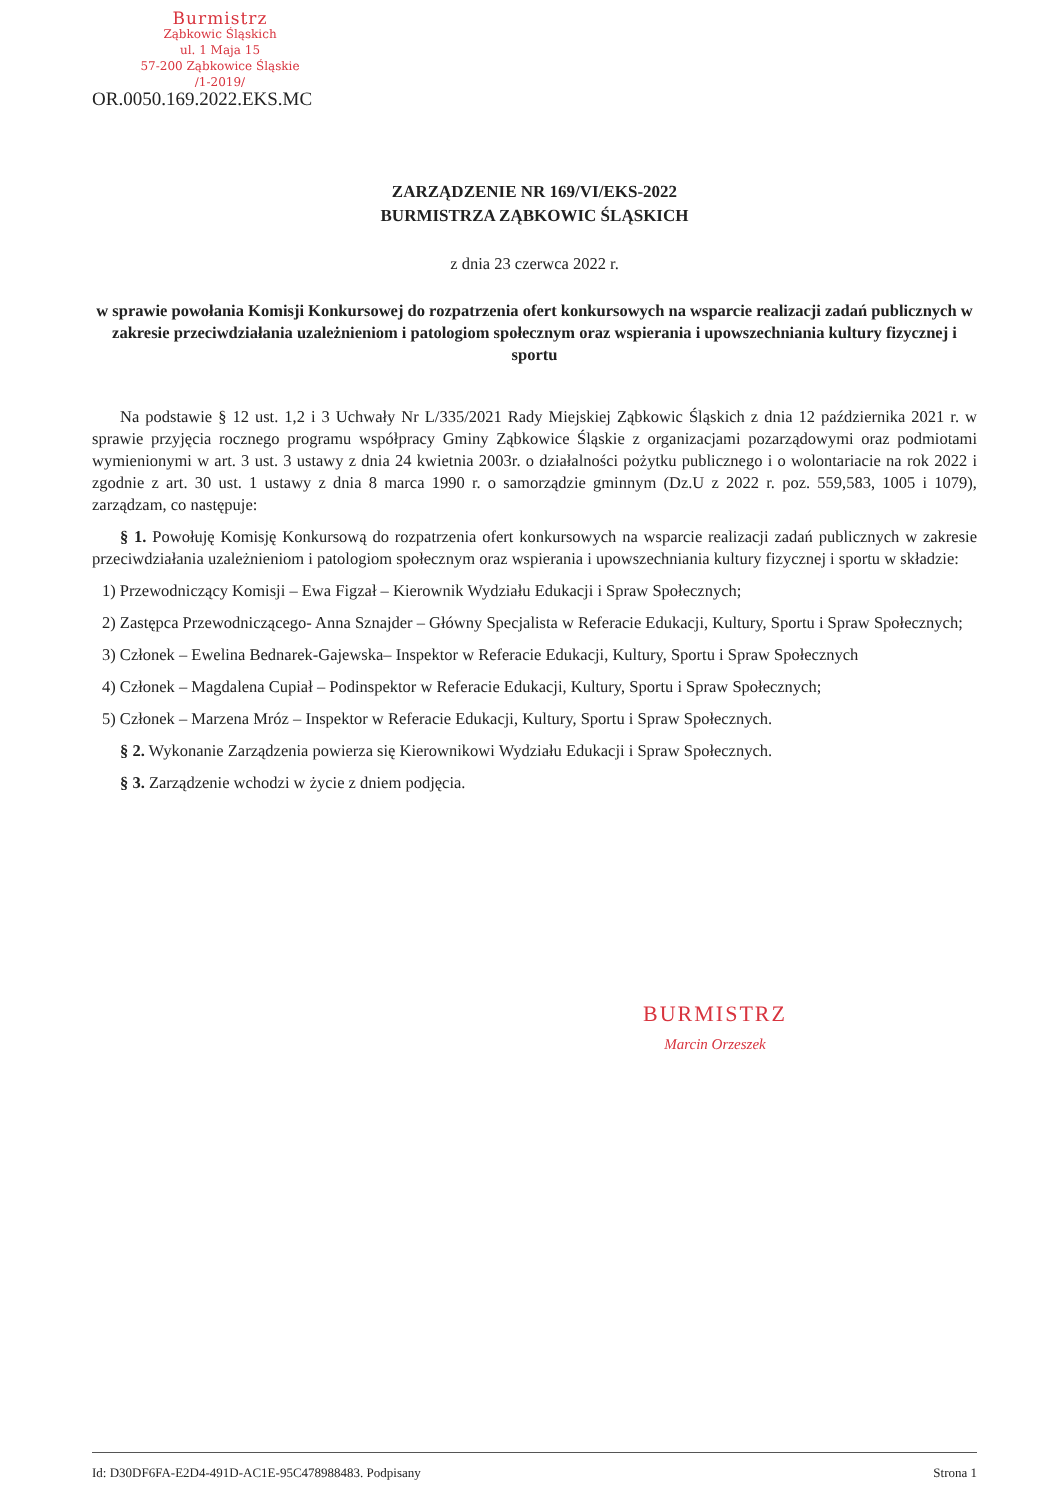Burmistrz
Ząbkowic Śląskich
ul. 1 Maja 15
57-200 Ząbkowice Śląskie
/1-2019/
OR.0050.169.2022.EKS.MC
ZARZĄDZENIE NR 169/VI/EKS-2022
BURMISTRZA ZĄBKOWIC ŚLĄSKICH
z dnia 23 czerwca 2022 r.
w sprawie powołania Komisji Konkursowej do rozpatrzenia ofert konkursowych na wsparcie realizacji zadań publicznych w zakresie przeciwdziałania uzależnieniom i patologiom społecznym oraz wspierania i upowszechniania kultury fizycznej i sportu
Na podstawie § 12 ust. 1,2 i 3 Uchwały Nr L/335/2021 Rady Miejskiej Ząbkowic Śląskich z dnia 12 października 2021 r. w sprawie przyjęcia rocznego programu współpracy Gminy Ząbkowice Śląskie z organizacjami pozarządowymi oraz podmiotami wymienionymi w art. 3 ust. 3 ustawy z dnia 24 kwietnia 2003r. o działalności pożytku publicznego i o wolontariacie na rok 2022 i zgodnie z art. 30 ust. 1 ustawy z dnia 8 marca 1990 r. o samorządzie gminnym (Dz.U z 2022 r. poz. 559,583, 1005 i 1079), zarządzam, co następuje:
§ 1. Powołuję Komisję Konkursową do rozpatrzenia ofert konkursowych na wsparcie realizacji zadań publicznych w zakresie przeciwdziałania uzależnieniom i patologiom społecznym oraz wspierania i upowszechniania kultury fizycznej i sportu w składzie:
1) Przewodniczący Komisji – Ewa Figzał – Kierownik Wydziału Edukacji i Spraw Społecznych;
2) Zastępca Przewodniczącego- Anna Sznajder – Główny Specjalista w Referacie Edukacji, Kultury, Sportu i Spraw Społecznych;
3) Członek – Ewelina Bednarek-Gajewska– Inspektor w Referacie Edukacji, Kultury, Sportu i Spraw Społecznych
4) Członek – Magdalena Cupiał – Podinspektor w Referacie Edukacji, Kultury, Sportu i Spraw Społecznych;
5) Członek – Marzena Mróz – Inspektor w Referacie Edukacji, Kultury, Sportu i Spraw Społecznych.
§ 2. Wykonanie Zarządzenia powierza się Kierownikowi Wydziału Edukacji i Spraw Społecznych.
§ 3. Zarządzenie wchodzi w życie z dniem podjęcia.
BURMISTRZ
Marcin Orzeszek
Id: D30DF6FA-E2D4-491D-AC1E-95C478988483. Podpisany Strona 1